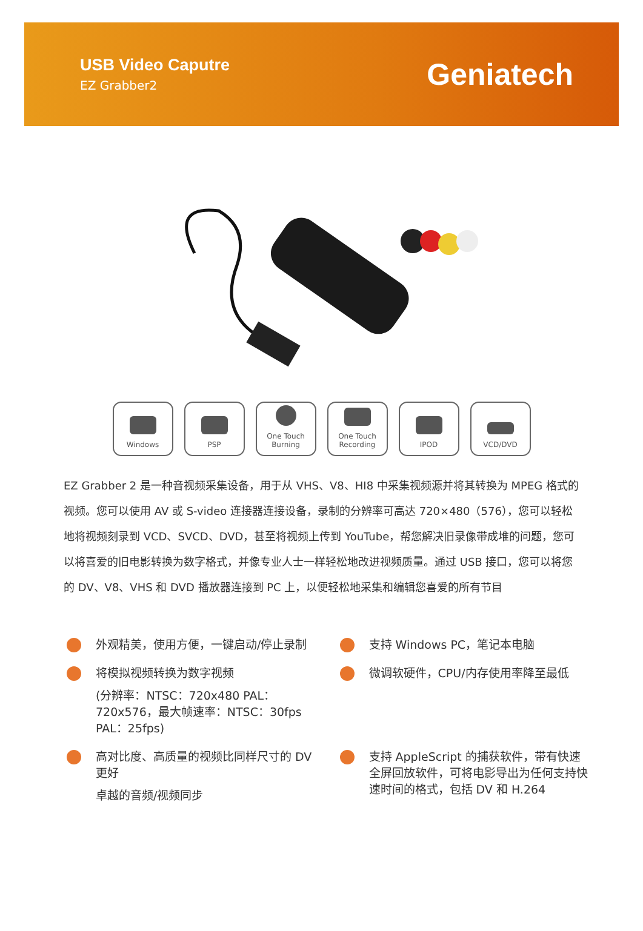USB Video Caputre
EZ Grabber2
Geniatech
Windows PSP One Touch
Burning
One Touch
Recording
IPOD VCD/DVD
EZ Grabber 2 是一种音视频采集设备，用于从 VHS、V8、HI8 中采集视频源并将其转换为 MPEG 格式的视频。您可以使用 AV 或 S-video 连接器连接设备，录制的分辨率可高达 720×480（576），您可以轻松地将视频刻录到 VCD、SVCD、DVD，甚至将视频上传到 YouTube，帮您解决旧录像带成堆的问题，您可以将喜爱的旧电影转换为数字格式，并像专业人士一样轻松地改进视频质量。通过 USB 接口，您可以将您的 DV、V8、VHS 和 DVD 播放器连接到 PC 上，以便轻松地采集和编辑您喜爱的所有节目
外观精美，使用方便，一键启动/停止录制
支持 Windows PC，笔记本电脑
将模拟视频转换为数字视频
(分辨率：NTSC：720x480 PAL：720x576，最大帧速率：NTSC：30fps PAL：25fps)
微调软硬件，CPU/内存使用率降至最低
高对比度、高质量的视频比同样尺寸的 DV 更好
卓越的音频/视频同步
支持 AppleScript 的捕获软件，带有快速全屏回放软件，可将电影导出为任何支持快速时间的格式，包括 DV 和 H.264